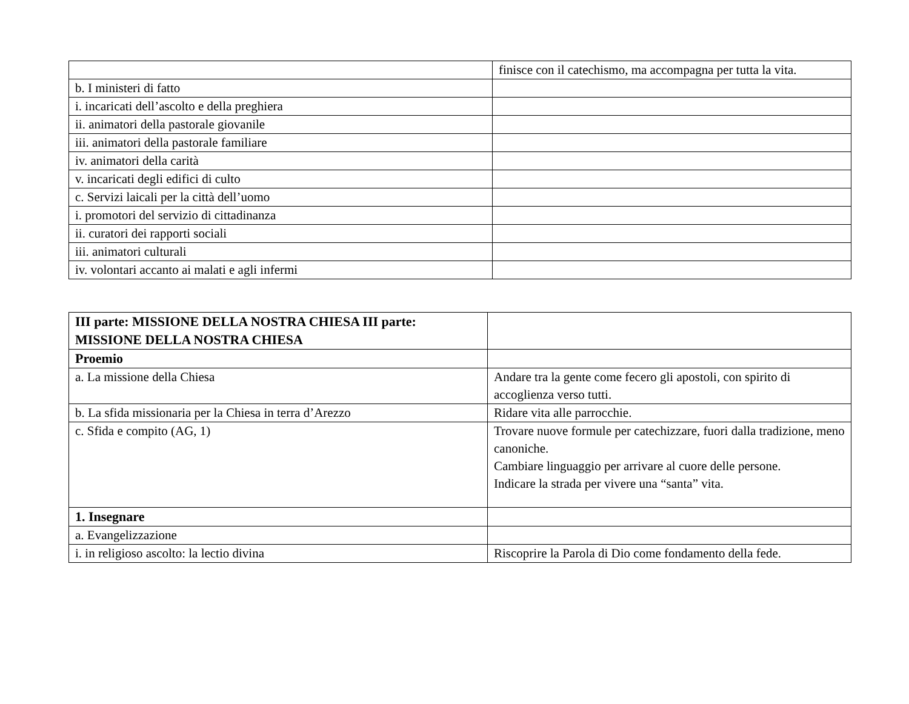| | finisce con il catechismo, ma accompagna per tutta la vita. |
| b. I ministeri di fatto | |
| i. incaricati dell’ascolto e della preghiera | |
| ii. animatori della pastorale giovanile | |
| iii. animatori della pastorale familiare | |
| iv. animatori della carità | |
| v. incaricati degli edifici di culto | |
| c. Servizi laicali per la città dell’uomo | |
| i. promotori del servizio di cittadinanza | |
| ii. curatori dei rapporti sociali | |
| iii. animatori culturali | |
| iv. volontari accanto ai malati e agli infermi | |
| III parte: MISSIONE DELLA NOSTRA CHIESA III parte: MISSIONE DELLA NOSTRA CHIESA | |
| Proemio | |
| a. La missione della Chiesa | Andare tra la gente come fecero gli apostoli, con spirito di accoglienza verso tutti. |
| b. La sfida missionaria per la Chiesa in terra d’Arezzo | Ridare vita alle parrocchie. |
| c. Sfida e compito (AG, 1) | Trovare nuove formule per catechizzare, fuori dalla tradizione, meno canoniche. Cambiare linguaggio per arrivare al cuore delle persone. Indicare la strada per vivere una “santa” vita. |
| 1. Insegnare | |
| a. Evangelizzazione | |
| i. in religioso ascolto: la lectio divina | Riscoprire la Parola di Dio come fondamento della fede. |